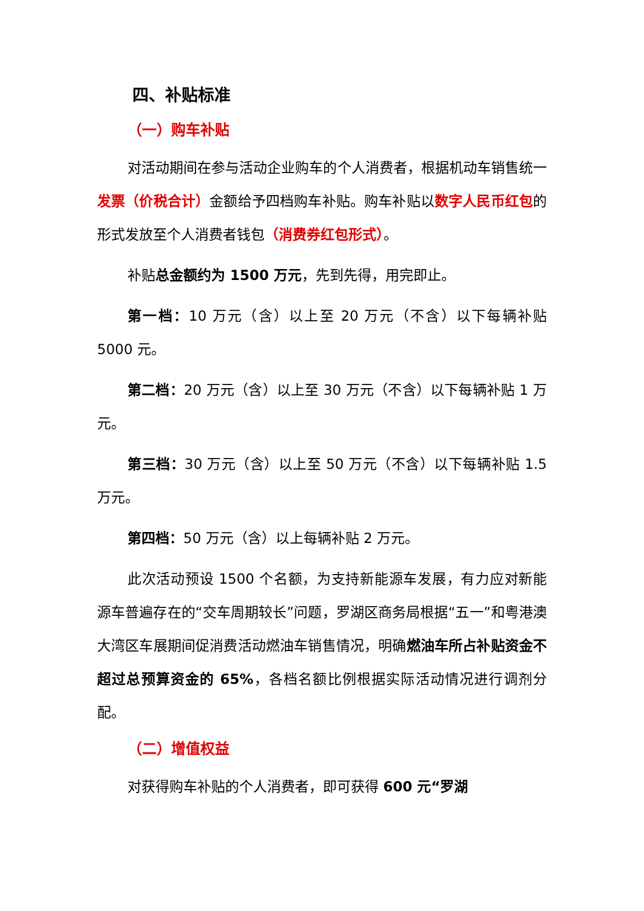四、补贴标准
（一）购车补贴
对活动期间在参与活动企业购车的个人消费者，根据机动车销售统一发票（价税合计）金额给予四档购车补贴。购车补贴以数字人民币红包的形式发放至个人消费者钱包（消费券红包形式）。
补贴总金额约为 1500 万元，先到先得，用完即止。
第一档：10 万元（含）以上至 20 万元（不含）以下每辆补贴 5000 元。
第二档：20 万元（含）以上至 30 万元（不含）以下每辆补贴 1 万元。
第三档：30 万元（含）以上至 50 万元（不含）以下每辆补贴 1.5 万元。
第四档：50 万元（含）以上每辆补贴 2 万元。
此次活动预设 1500 个名额，为支持新能源车发展，有力应对新能源车普遍存在的“交车周期较长”问题，罗湖区商务局根据“五一”和粤港澳大湾区车展期间促消费活动燃油车销售情况，明确燃油车所占补贴资金不超过总预算资金的 65%，各档名额比例根据实际活动情况进行调剂分配。
（二）增值权益
对获得购车补贴的个人消费者，即可获得 600 元“罗湖